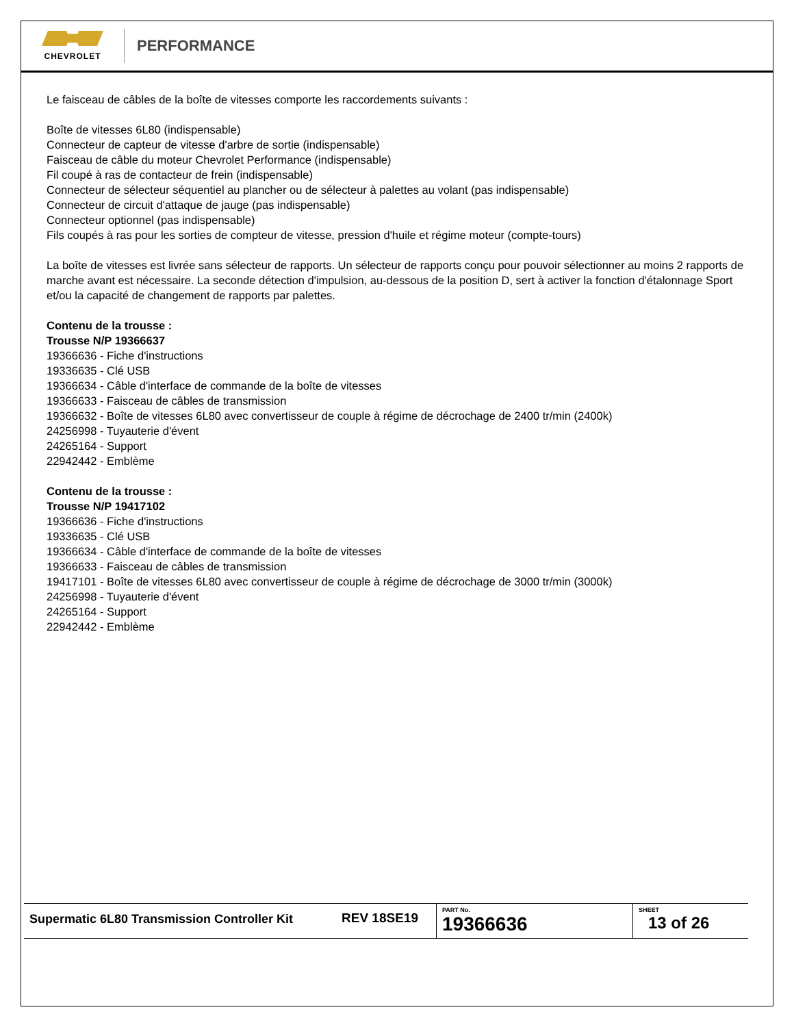CHEVROLET
PERFORMANCE
Le faisceau de câbles de la boîte de vitesses comporte les raccordements suivants :
Boîte de vitesses 6L80 (indispensable)
Connecteur de capteur de vitesse d'arbre de sortie (indispensable)
Faisceau de câble du moteur Chevrolet Performance (indispensable)
Fil coupé à ras de contacteur de frein (indispensable)
Connecteur de sélecteur séquentiel au plancher ou de sélecteur à palettes au volant (pas indispensable)
Connecteur de circuit d'attaque de jauge (pas indispensable)
Connecteur optionnel (pas indispensable)
Fils coupés à ras pour les sorties de compteur de vitesse, pression d'huile et régime moteur (compte-tours)
La boîte de vitesses est livrée sans sélecteur de rapports. Un sélecteur de rapports conçu pour pouvoir sélectionner au moins 2 rapports de marche avant est nécessaire. La seconde détection d'impulsion, au-dessous de la position D, sert à activer la fonction d'étalonnage Sport et/ou la capacité de changement de rapports par palettes.
Contenu de la trousse :
Trousse N/P 19366637
19366636 - Fiche d'instructions
19336635 - Clé USB
19366634 - Câble d'interface de commande de la boîte de vitesses
19366633 - Faisceau de câbles de transmission
19366632 - Boîte de vitesses 6L80 avec convertisseur de couple à régime de décrochage de 2400 tr/min (2400k)
24256998 - Tuyauterie d'évent
24265164 - Support
22942442 - Emblème
Contenu de la trousse :
Trousse N/P 19417102
19366636 - Fiche d'instructions
19336635 - Clé USB
19366634 - Câble d'interface de commande de la boîte de vitesses
19366633 - Faisceau de câbles de transmission
19417101 - Boîte de vitesses 6L80 avec convertisseur de couple à régime de décrochage de 3000 tr/min (3000k)
24256998 - Tuyauterie d'évent
24265164 - Support
22942442 - Emblème
| Supermatic 6L80 Transmission Controller Kit | REV 18SE19 | PART No. 19366636 | SHEET 13 of 26 |